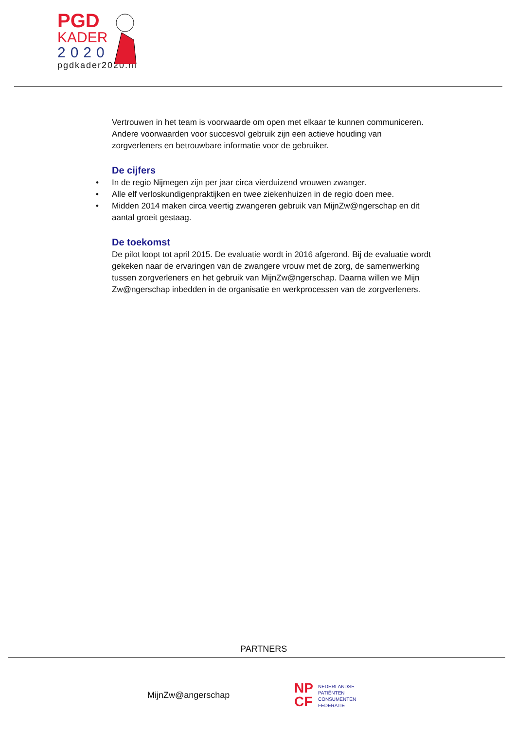PGD
KADER
2020
pgdkader2020.nl
Vertrouwen in het team is voorwaarde om open met elkaar te kunnen communiceren. Andere voorwaarden voor succesvol gebruik zijn een actieve houding van zorgverleners en betrouwbare informatie voor de gebruiker.
De cijfers
• In de regio Nijmegen zijn per jaar circa vierduizend vrouwen zwanger.
• Alle elf verloskundigenpraktijken en twee ziekenhuizen in de regio doen mee.
• Midden 2014 maken circa veertig zwangeren gebruik van MijnZw@ngerschap en dit aantal groeit gestaag.
De toekomst
De pilot loopt tot april 2015. De evaluatie wordt in 2016 afgerond. Bij de evaluatie wordt gekeken naar de ervaringen van de zwangere vrouw met de zorg, de samenwerking tussen zorgverleners en het gebruik van MijnZw@ngerschap. Daarna willen we Mijn Zw@ngerschap inbedden in de organisatie en werkprocessen van de zorgverleners.
PARTNERS
MijnZw@angerschap
NP
CF
NEDERLANDSE
PATIËNTEN
CONSUMENTEN
FEDERATIE